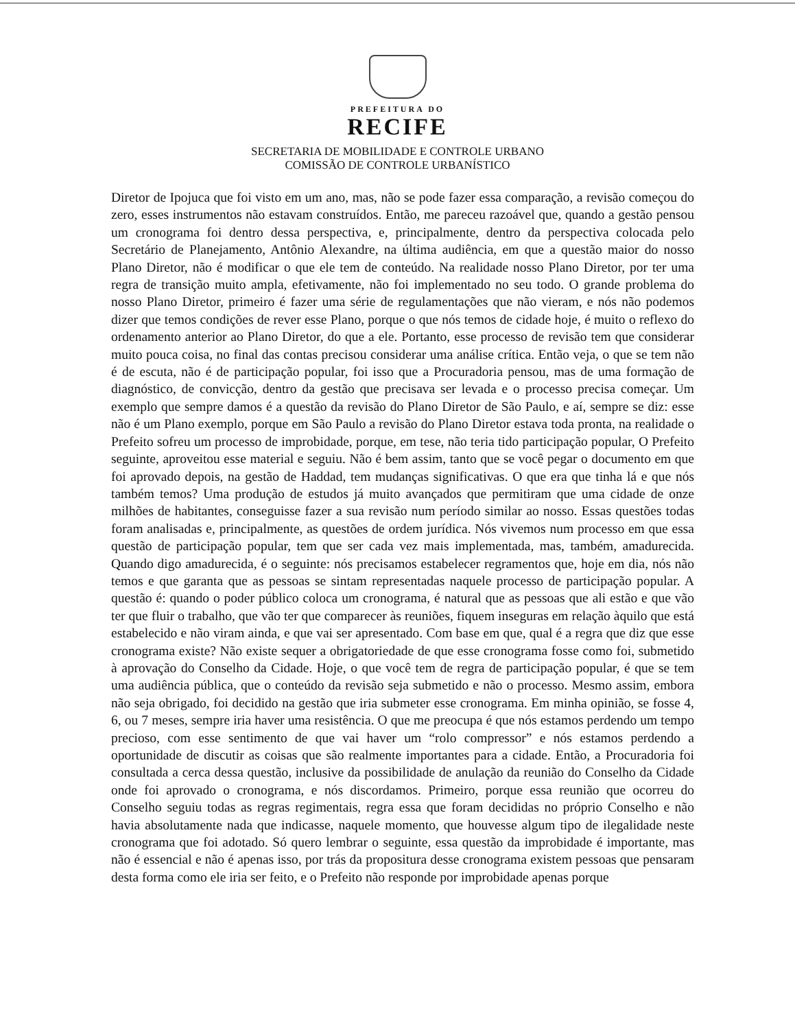PREFEITURA DO
RECIFE
SECRETARIA DE MOBILIDADE E CONTROLE URBANO
COMISSÃO DE CONTROLE URBANÍSTICO
Diretor de Ipojuca que foi visto em um ano, mas, não se pode fazer essa comparação, a revisão começou do zero, esses instrumentos não estavam construídos. Então, me pareceu razoável que, quando a gestão pensou um cronograma foi dentro dessa perspectiva, e, principalmente, dentro da perspectiva colocada pelo Secretário de Planejamento, Antônio Alexandre, na última audiência, em que a questão maior do nosso Plano Diretor, não é modificar o que ele tem de conteúdo. Na realidade nosso Plano Diretor, por ter uma regra de transição muito ampla, efetivamente, não foi implementado no seu todo. O grande problema do nosso Plano Diretor, primeiro é fazer uma série de regulamentações que não vieram, e nós não podemos dizer que temos condições de rever esse Plano, porque o que nós temos de cidade hoje, é muito o reflexo do ordenamento anterior ao Plano Diretor, do que a ele. Portanto, esse processo de revisão tem que considerar muito pouca coisa, no final das contas precisou considerar uma análise crítica. Então veja, o que se tem não é de escuta, não é de participação popular, foi isso que a Procuradoria pensou, mas de uma formação de diagnóstico, de convicção, dentro da gestão que precisava ser levada e o processo precisa começar. Um exemplo que sempre damos é a questão da revisão do Plano Diretor de São Paulo, e aí, sempre se diz: esse não é um Plano exemplo, porque em São Paulo a revisão do Plano Diretor estava toda pronta, na realidade o Prefeito sofreu um processo de improbidade, porque, em tese, não teria tido participação popular, O Prefeito seguinte, aproveitou esse material e seguiu. Não é bem assim, tanto que se você pegar o documento em que foi aprovado depois, na gestão de Haddad, tem mudanças significativas. O que era que tinha lá e que nós também temos? Uma produção de estudos já muito avançados que permitiram que uma cidade de onze milhões de habitantes, conseguisse fazer a sua revisão num período similar ao nosso. Essas questões todas foram analisadas e, principalmente, as questões de ordem jurídica. Nós vivemos num processo em que essa questão de participação popular, tem que ser cada vez mais implementada, mas, também, amadurecida. Quando digo amadurecida, é o seguinte: nós precisamos estabelecer regramentos que, hoje em dia, nós não temos e que garanta que as pessoas se sintam representadas naquele processo de participação popular. A questão é: quando o poder público coloca um cronograma, é natural que as pessoas que ali estão e que vão ter que fluir o trabalho, que vão ter que comparecer às reuniões, fiquem inseguras em relação àquilo que está estabelecido e não viram ainda, e que vai ser apresentado. Com base em que, qual é a regra que diz que esse cronograma existe? Não existe sequer a obrigatoriedade de que esse cronograma fosse como foi, submetido à aprovação do Conselho da Cidade. Hoje, o que você tem de regra de participação popular, é que se tem uma audiência pública, que o conteúdo da revisão seja submetido e não o processo. Mesmo assim, embora não seja obrigado, foi decidido na gestão que iria submeter esse cronograma. Em minha opinião, se fosse 4, 6, ou 7 meses, sempre iria haver uma resistência. O que me preocupa é que nós estamos perdendo um tempo precioso, com esse sentimento de que vai haver um “rolo compressor” e nós estamos perdendo a oportunidade de discutir as coisas que são realmente importantes para a cidade. Então, a Procuradoria foi consultada a cerca dessa questão, inclusive da possibilidade de anulação da reunião do Conselho da Cidade onde foi aprovado o cronograma, e nós discordamos. Primeiro, porque essa reunião que ocorreu do Conselho seguiu todas as regras regimentais, regra essa que foram decididas no próprio Conselho e não havia absolutamente nada que indicasse, naquele momento, que houvesse algum tipo de ilegalidade neste cronograma que foi adotado. Só quero lembrar o seguinte, essa questão da improbidade é importante, mas não é essencial e não é apenas isso, por trás da propositura desse cronograma existem pessoas que pensaram desta forma como ele iria ser feito, e o Prefeito não responde por improbidade apenas porque